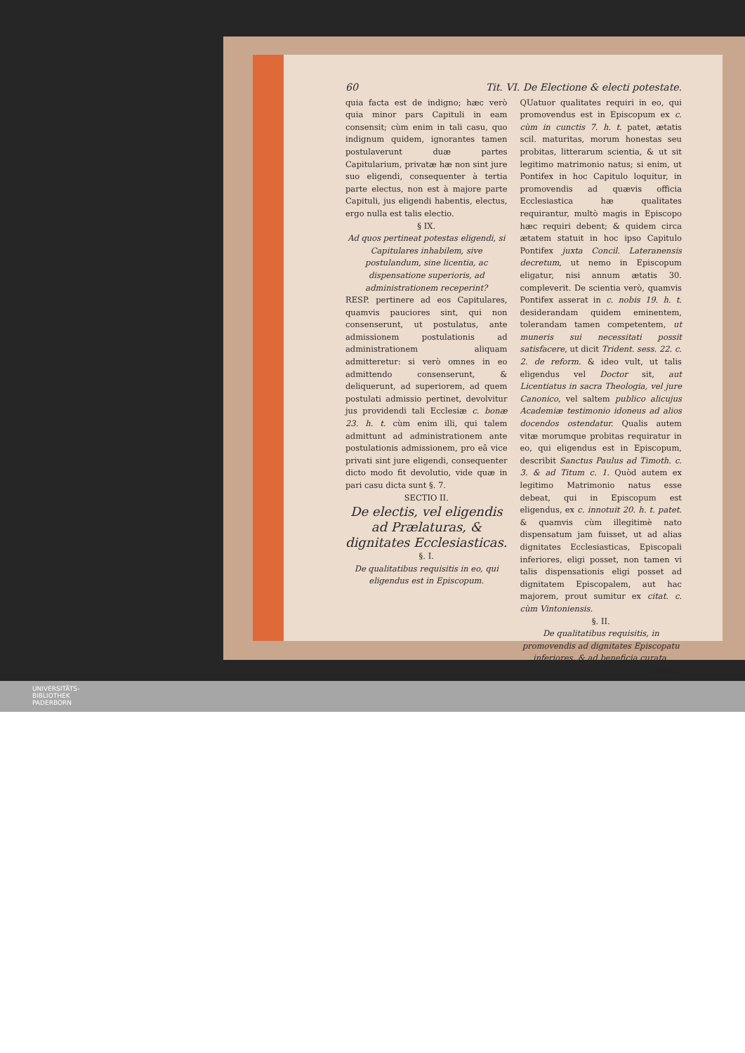60 Tit. VI. De Electione & electi potestate.
quia facta est de indigno; hæc verò quia minor pars Capituli in eam consensit; cùm enim in tali casu, quo indignum quidem, ignorantes tamen postulaverunt duæ partes Capitularium, privatæ hæ non sint jure suo eligendi, consequenter à tertia parte electus, non est à majore parte Capituli, jus eligendi habentis, electus, ergo nulla est talis electio.
§ IX.
Ad quos pertineat potestas eligendi, si Capitulares inhabilem, sive postulandum, sine licentia, ac dispensatione superioris, ad administrationem receperint?
RESP. pertinere ad eos Capitulares, quamvis pauciores sint, qui non consenserunt, ut postulatus, ante admissionem postulationis ad administrationem aliquam admitteretur: si verò omnes in eo admittendo consenserunt, & deliquerunt, ad superiorem, ad quem postulati admissio pertinet, devolvitur jus providendi tali Ecclesiæ c. bonæ 23. h. t. cùm enim illi, qui talem admittunt ad administrationem ante postulationis admissionem, pro eâ vice privati sint jure eligendi, consequenter dicto modo fit devolutio, vide quæ in pari casu dicta sunt §. 7.
SECTIO II.
De electis, vel eligendis ad Prælaturas, & dignitates Ecclesiasticas.
§. I.
De qualitatibus requisitis in eo, qui eligendus est in Episcopum.
QUatuor qualitates requiri in eo, qui promovendus est in Episcopum ex c. cùm in cunctis 7. h. t. patet, ætatis scil. maturitas, morum honestas seu probitas, litterarum scientia, & ut sit legitimo matrimonio natus; si enim, ut Pontifex in hoc Capitulo loquitur, in promovendis ad quævis officia Ecclesiastica hæ qualitates requirantur, multò magis in Episcopo hæc requiri debent; & quidem circa ætatem statuit in hoc ipso Capitulo Pontifex juxta Concil. Lateranensis decretum, ut nemo in Episcopum eligatur, nisi annum ætatis 30. compleverit. De scientia verò, quamvis Pontifex asserat in c. nobis 19. h. t. desiderandam quidem eminentem, tolerandam tamen competentem, ut muneris sui necessitati possit satisfacere, ut dicit Trident. sess. 22. c. 2. de reform. & ideo vult, ut talis eligendus vel Doctor sit, aut Licentiatus in sacra Theologia, vel jure Canonico, vel saltem publico alicujus Academiæ testimonio idoneus ad alios docendos ostendatur. Qualis autem vitæ morumque probitas requiratur in eo, qui eligendus est in Episcopum, describit Sanctus Paulus ad Timoth. c. 3. & ad Titum c. 1. Quòd autem ex legitimo Matrimonio natus esse debeat, qui in Episcopum est eligendus, ex c. innotuit 20. h. t. patet. & quamvis cùm illegitimè nato dispensatum jam fuisset, ut ad alias dignitates Ecclesiasticas, Episcopali inferiores, eligi posset, non tamen vi talis dispensationis eligi posset ad dignitatem Episcopalem, aut hac majorem, prout sumitur ex citat. c. cùm Vintoniensis.
§. II.
De qualitatibus requisitis, in promovendis ad dignitates Episcopatu inferiores, & ad beneficia curata.
Easdem
UNIVERSITÄTS-
BIBLIOTHEK
PADERBORN